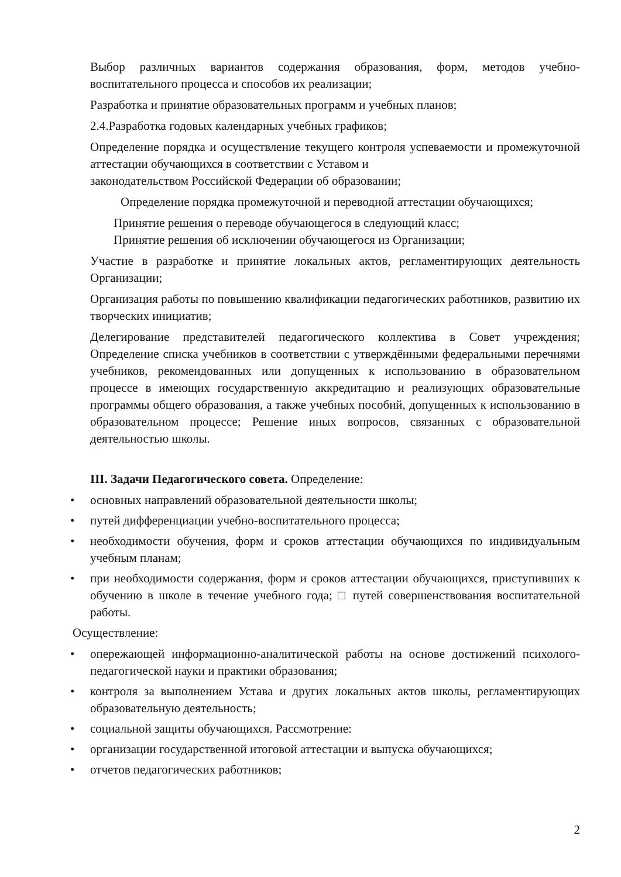Выбор различных вариантов содержания образования, форм, методов учебно-воспитательного процесса и способов их реализации;
Разработка и принятие образовательных программ и учебных планов;
2.4.Разработка годовых календарных учебных графиков;
Определение порядка и осуществление текущего контроля успеваемости и промежуточной аттестации обучающихся в соответствии с Уставом и
законодательством Российской Федерации об образовании;
Определение порядка промежуточной и переводной аттестации обучающихся;
Принятие решения о переводе обучающегося в следующий класс;
Принятие решения об исключении обучающегося из Организации;
Участие в разработке и принятие локальных актов, регламентирующих деятельность Организации;
Организация работы по повышению квалификации педагогических работников, развитию их творческих инициатив;
Делегирование представителей педагогического коллектива в Совет учреждения; Определение списка учебников в соответствии с утверждёнными федеральными перечнями учебников, рекомендованных или допущенных к использованию в образовательном процессе в имеющих государственную аккредитацию и реализующих образовательные программы общего образования, а также учебных пособий, допущенных к использованию в образовательном процессе; Решение иных вопросов, связанных с образовательной деятельностью школы.
III. Задачи Педагогического совета. Определение:
• основных направлений образовательной деятельности школы;
• путей дифференциации учебно-воспитательного процесса;
• необходимости обучения, форм и сроков аттестации обучающихся по индивидуальным учебным планам;
• при необходимости содержания, форм и сроков аттестации обучающихся, приступивших к обучению в школе в течение учебного года; □ путей совершенствования воспитательной работы.
Осуществление:
• опережающей информационно-аналитической работы на основе достижений психолого-педагогической науки и практики образования;
• контроля за выполнением Устава и других локальных актов школы, регламентирующих образовательную деятельность;
• социальной защиты обучающихся. Рассмотрение:
• организации государственной итоговой аттестации и выпуска обучающихся;
• отчетов педагогических работников;
2